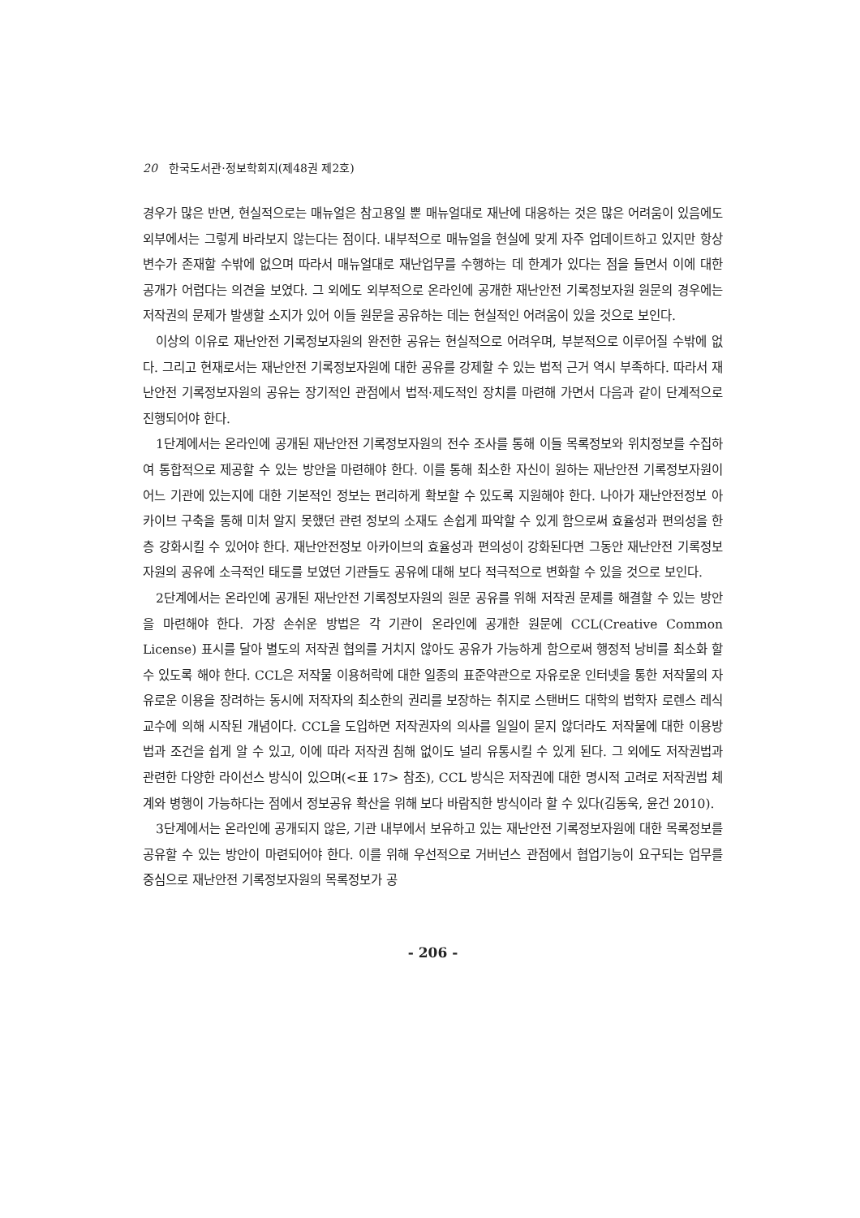20 한국도서관·정보학회지(제48권 제2호)
경우가 많은 반면, 현실적으로는 매뉴얼은 참고용일 뿐 매뉴얼대로 재난에 대응하는 것은 많은 어려움이 있음에도 외부에서는 그렇게 바라보지 않는다는 점이다. 내부적으로 매뉴얼을 현실에 맞게 자주 업데이트하고 있지만 항상 변수가 존재할 수밖에 없으며 따라서 매뉴얼대로 재난업무를 수행하는 데 한계가 있다는 점을 들면서 이에 대한 공개가 어렵다는 의견을 보였다. 그 외에도 외부적으로 온라인에 공개한 재난안전 기록정보자원 원문의 경우에는 저작권의 문제가 발생할 소지가 있어 이들 원문을 공유하는 데는 현실적인 어려움이 있을 것으로 보인다.
이상의 이유로 재난안전 기록정보자원의 완전한 공유는 현실적으로 어려우며, 부분적으로 이루어질 수밖에 없다. 그리고 현재로서는 재난안전 기록정보자원에 대한 공유를 강제할 수 있는 법적 근거 역시 부족하다. 따라서 재난안전 기록정보자원의 공유는 장기적인 관점에서 법적·제도적인 장치를 마련해 가면서 다음과 같이 단계적으로 진행되어야 한다.
1단계에서는 온라인에 공개된 재난안전 기록정보자원의 전수 조사를 통해 이들 목록정보와 위치정보를 수집하여 통합적으로 제공할 수 있는 방안을 마련해야 한다. 이를 통해 최소한 자신이 원하는 재난안전 기록정보자원이 어느 기관에 있는지에 대한 기본적인 정보는 편리하게 확보할 수 있도록 지원해야 한다. 나아가 재난안전정보 아카이브 구축을 통해 미처 알지 못했던 관련 정보의 소재도 손쉽게 파악할 수 있게 함으로써 효율성과 편의성을 한층 강화시킬 수 있어야 한다. 재난안전정보 아카이브의 효율성과 편의성이 강화된다면 그동안 재난안전 기록정보자원의 공유에 소극적인 태도를 보였던 기관들도 공유에 대해 보다 적극적으로 변화할 수 있을 것으로 보인다.
2단계에서는 온라인에 공개된 재난안전 기록정보자원의 원문 공유를 위해 저작권 문제를 해결할 수 있는 방안을 마련해야 한다. 가장 손쉬운 방법은 각 기관이 온라인에 공개한 원문에 CCL(Creative Common License) 표시를 달아 별도의 저작권 협의를 거치지 않아도 공유가 가능하게 함으로써 행정적 낭비를 최소화 할 수 있도록 해야 한다. CCL은 저작물 이용허락에 대한 일종의 표준약관으로 자유로운 인터넷을 통한 저작물의 자유로운 이용을 장려하는 동시에 저작자의 최소한의 권리를 보장하는 취지로 스탠버드 대학의 법학자 로렌스 레식 교수에 의해 시작된 개념이다. CCL을 도입하면 저작권자의 의사를 일일이 묻지 않더라도 저작물에 대한 이용방법과 조건을 쉽게 알 수 있고, 이에 따라 저작권 침해 없이도 널리 유통시킬 수 있게 된다. 그 외에도 저작권법과 관련한 다양한 라이선스 방식이 있으며(<표 17> 참조), CCL 방식은 저작권에 대한 명시적 고려로 저작권법 체계와 병행이 가능하다는 점에서 정보공유 확산을 위해 보다 바람직한 방식이라 할 수 있다(김동욱, 윤건 2010).
3단계에서는 온라인에 공개되지 않은, 기관 내부에서 보유하고 있는 재난안전 기록정보자원에 대한 목록정보를 공유할 수 있는 방안이 마련되어야 한다. 이를 위해 우선적으로 거버넌스 관점에서 협업기능이 요구되는 업무를 중심으로 재난안전 기록정보자원의 목록정보가 공
- 206 -